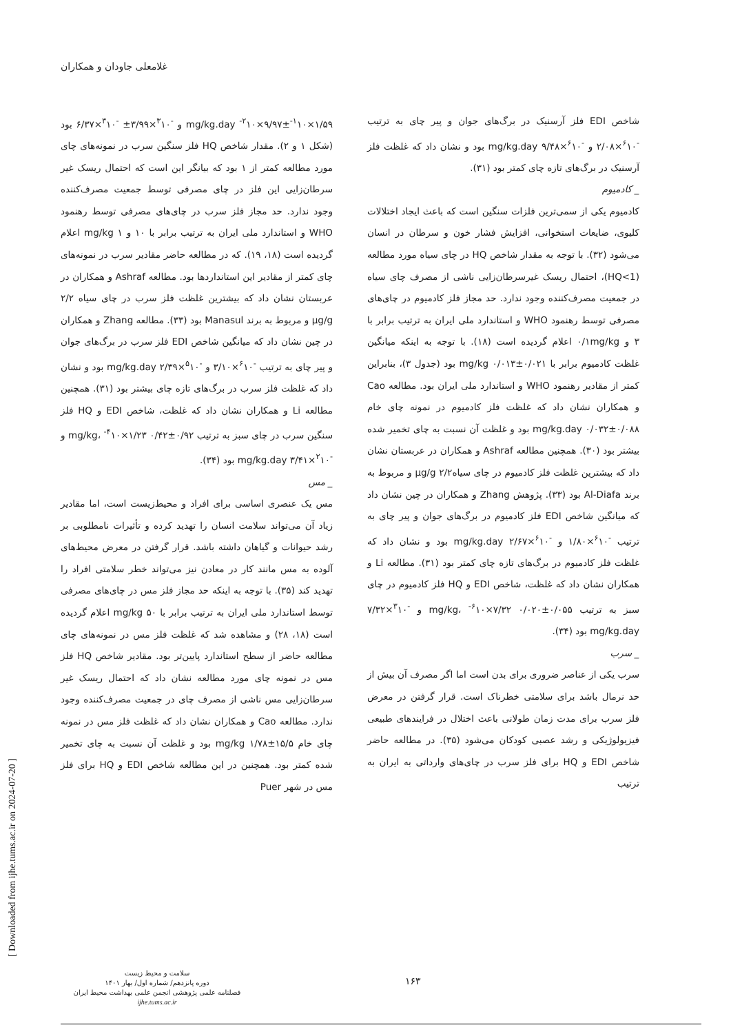غلامعلی جاودان و همکاران
شاخص EDI فلز آرسنیک در برگ‌های جوان و پیر چای به ترتیب <sup>-۶</sup>۱۰×۲/۰۸ و <sup>-۶</sup>۱۰×۹/۴۸ mg/kg.day بود و نشان داد که غلظت فلز آرسنیک در برگ‌های تازه چای کمتر بود (۳۱).
_ کادمیوم
کادمیوم یکی از سمی‌ترین فلزات سنگین است که باعث ایجاد اختلالات کلیوی، ضایعات استخوانی، افزایش فشار خون و سرطان در انسان می‌شود (۳۲). با توجه به مقدار شاخص HQ در چای سیاه مورد مطالعه (HQ<1)، احتمال ریسک غیرسرطان‌زایی ناشی از مصرف چای سیاه در جمعیت مصرف‌کننده وجود ندارد. حد مجاز فلز کادمیوم در چای‌های مصرفی توسط رهنمود WHO و استاندارد ملی ایران به ترتیب برابر با ۳ و ۰/۱mg/kg اعلام گردیده است (۱۸). با توجه به اینکه میانگین غلظت کادمیوم برابر با ۰/۰۲۱±۰/۰۱۳ mg/kg بود (جدول ۳)، بنابراین کمتر از مقادیر رهنمود WHO و استاندارد ملی ایران بود. مطالعه Cao و همکاران نشان داد که غلظت فلز کادمیوم در نمونه چای خام mg/kg.day ۰/۰۳۲±۰/۰۸۸ بود و غلظت آن نسبت به چای تخمیر شده بیشتر بود (۳۰). همچنین مطالعه Ashraf و همکاران در عربستان نشان داد که بیشترین غلظت فلز کادمیوم در چای سیاه۲/۲ µg/g و مربوط به برند Al-Diafa بود (۳۳). پژوهش Zhang و همکاران در چین نشان داد که میانگین شاخص EDI فلز کادمیوم در برگ‌های جوان و پیر چای به ترتیب <sup>-۶</sup>۱۰×۱/۸۰ و <sup>-۶</sup>۱۰×۲/۶۷ mg/kg.day بود و نشان داد که غلظت فلز کادمیوم در برگ‌های تازه چای کمتر بود (۳۱). مطالعه Li و همکاران نشان داد که غلظت، شاخص EDI و HQ فلز کادمیوم در چای سبز به ترتیب ۰/۰۵۵±۰/۰۲۰ mg/kg، <sup>-۶</sup>۱۰×۷/۳۲ و <sup>-۳</sup>۱۰×۷/۳۲ mg/kg.day بود (۳۴).
_ سرب
سرب یکی از عناصر ضروری برای بدن است اما اگر مصرف آن بیش از حد نرمال باشد برای سلامتی خطرناک است. قرار گرفتن در معرض فلز سرب برای مدت زمان طولانی باعث اختلال در فرایندهای طبیعی فیزیولوژیکی و رشد عصبی کودکان می‌شود (۳۵). در مطالعه حاضر شاخص EDI و HQ برای فلز سرب در چای‌های وارداتی به ایران به ترتیب
mg/kg.day <sup>-۲</sup>۱۰×۹/۹۷±<sup>-۱</sup>۱۰×۱/۵۹ و <sup>-۳</sup>۱۰×۳/۹۹± <sup>-۳</sup>۱۰×۶/۳۷ بود (شکل ۱ و ۲). مقدار شاخص HQ فلز سنگین سرب در نمونه‌های چای مورد مطالعه کمتر از ۱ بود که بیانگر این است که احتمال ریسک غیر سرطان‌زایی این فلز در چای مصرفی توسط جمعیت مصرف‌کننده وجود ندارد. حد مجاز فلز سرب در چای‌های مصرفی توسط رهنمود WHO و استاندارد ملی ایران به ترتیب برابر با ۱۰ و ۱ mg/kg اعلام گردیده است (۱۸، ۱۹). که در مطالعه حاضر مقادیر سرب در نمونه‌های چای کمتر از مقادیر این استانداردها بود. مطالعه Ashraf و همکاران در عربستان نشان داد که بیشترین غلظت فلز سرب در چای سیاه ۲/۲ µg/g و مربوط به برند Manasul بود (۳۳). مطالعه Zhang و همکاران در چین نشان داد که میانگین شاخص EDI فلز سرب در برگ‌های جوان و پیر چای به ترتیب <sup>-۶</sup>۱۰×۳/۱۰ و <sup>-۵</sup>۱۰×۲/۳۹ mg/kg.day بود و نشان داد که غلظت فلز سرب در برگ‌های تازه چای بیشتر بود (۳۱). همچنین مطالعه Li و همکاران نشان داد که غلظت، شاخص EDI و HQ فلز سنگین سرب در چای سبز به ترتیب ۰/۹۲±۰/۴۲ mg/kg، <sup>-۴</sup>۱۰×۱/۲۳ و <sup>-۲</sup>۱۰×۳/۴۱ mg/kg.day بود (۳۴).
_ مس
مس یک عنصری اساسی برای افراد و محیط‌زیست است، اما مقادیر زیاد آن می‌تواند سلامت انسان را تهدید کرده و تأثیرات نامطلوبی بر رشد حیوانات و گیاهان داشته باشد. قرار گرفتن در معرض محیط‌های آلوده به مس مانند کار در معادن نیز می‌تواند خطر سلامتی افراد را تهدید کند (۳۵). با توجه به اینکه حد مجاز فلز مس در چای‌های مصرفی توسط استاندارد ملی ایران به ترتیب برابر با ۵۰ mg/kg اعلام گردیده است (۱۸، ۲۸) و مشاهده شد که غلظت فلز مس در نمونه‌های چای مطالعه حاضر از سطح استاندارد پایین‌تر بود. مقادیر شاخص HQ فلز مس در نمونه چای مورد مطالعه نشان داد که احتمال ریسک غیر سرطان‌زایی مس ناشی از مصرف چای در جمعیت مصرف‌کننده وجود ندارد. مطالعه Cao و همکاران نشان داد که غلظت فلز مس در نمونه چای خام ۱۵/۵±۱/۷۸ mg/kg بود و غلظت آن نسبت به چای تخمیر شده کمتر بود. همچنین در این مطالعه شاخص EDI و HQ برای فلز مس در شهر Puer
[ Downloaded from ijhe.tums.ac.ir on 2024-07-20 ]
سلامت و محیط زیست
دوره پانزدهم/ شماره اول/ بهار ۱۴۰۱
فصلنامه علمی پژوهشی انجمن علمی بهداشت محیط ایران
ijhe.tums.ac.ir
۱۶۳